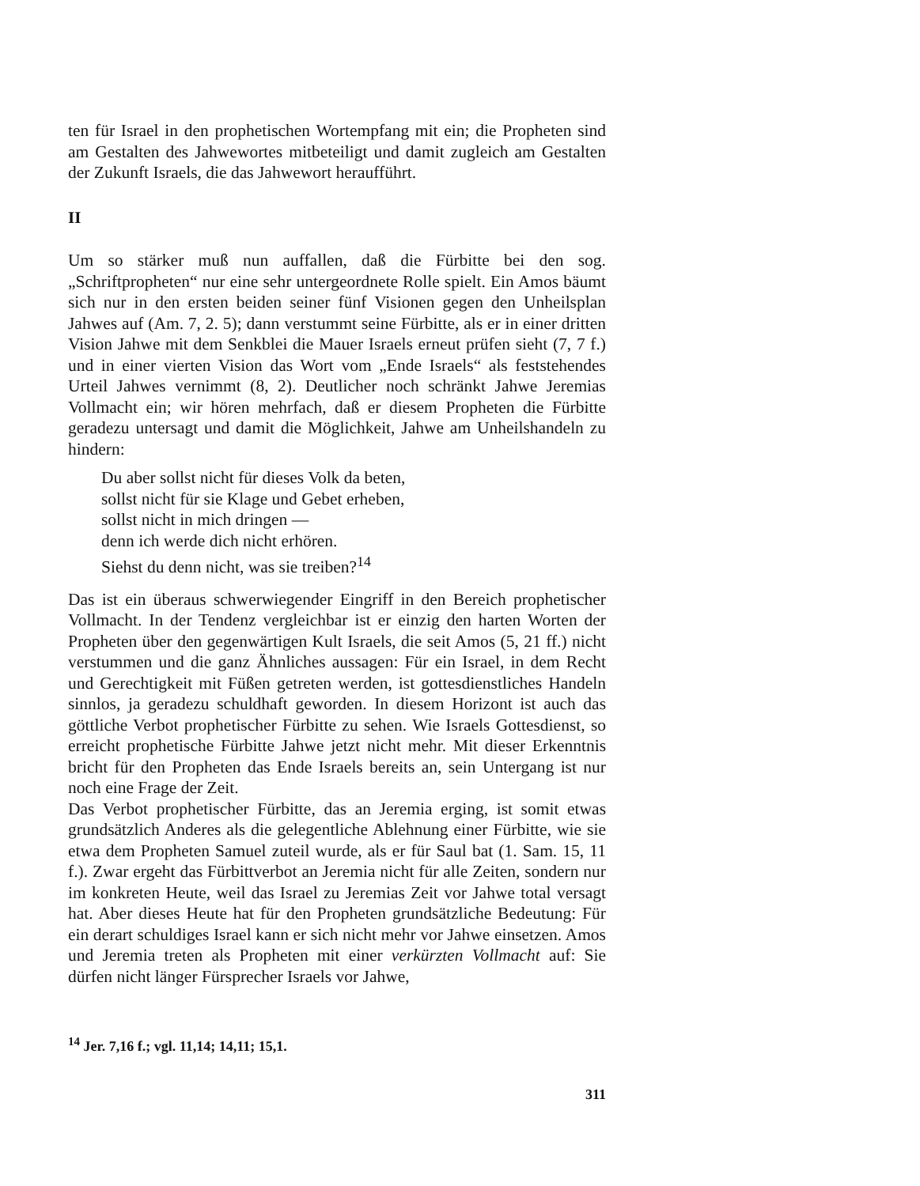ten für Israel in den prophetischen Wortempfang mit ein; die Propheten sind am Gestalten des Jahwewortes mitbeteiligt und damit zugleich am Gestalten der Zukunft Israels, die das Jahwewort heraufführt.
II
Um so stärker muß nun auffallen, daß die Fürbitte bei den sog. „Schriftpropheten“ nur eine sehr untergeordnete Rolle spielt. Ein Amos bäumt sich nur in den ersten beiden seiner fünf Visionen gegen den Unheilsplan Jahwes auf (Am. 7, 2. 5); dann verstummt seine Fürbitte, als er in einer dritten Vision Jahwe mit dem Senkblei die Mauer Israels erneut prüfen sieht (7, 7 f.) und in einer vierten Vision das Wort vom „Ende Israels“ als feststehendes Urteil Jahwes vernimmt (8, 2). Deutlicher noch schränkt Jahwe Jeremias Vollmacht ein; wir hören mehrfach, daß er diesem Propheten die Fürbitte geradezu untersagt und damit die Möglichkeit, Jahwe am Unheilshandeln zu hindern:
Du aber sollst nicht für dieses Volk da beten,
sollst nicht für sie Klage und Gebet erheben,
sollst nicht in mich dringen —
denn ich werde dich nicht erhören.
Siehst du denn nicht, was sie treiben?<sup>14</sup>
Das ist ein überaus schwerwiegender Eingriff in den Bereich prophetischer Vollmacht. In der Tendenz vergleichbar ist er einzig den harten Worten der Propheten über den gegenwärtigen Kult Israels, die seit Amos (5, 21 ff.) nicht verstummen und die ganz Ähnliches aussagen: Für ein Israel, in dem Recht und Gerechtigkeit mit Füßen getreten werden, ist gottesdienstliches Handeln sinnlos, ja geradezu schuldhaft geworden. In diesem Horizont ist auch das göttliche Verbot prophetischer Fürbitte zu sehen. Wie Israels Gottesdienst, so erreicht prophetische Fürbitte Jahwe jetzt nicht mehr. Mit dieser Erkenntnis bricht für den Propheten das Ende Israels bereits an, sein Untergang ist nur noch eine Frage der Zeit.
Das Verbot prophetischer Fürbitte, das an Jeremia erging, ist somit etwas grundsätzlich Anderes als die gelegentliche Ablehnung einer Fürbitte, wie sie etwa dem Propheten Samuel zuteil wurde, als er für Saul bat (1. Sam. 15, 11 f.). Zwar ergeht das Fürbittverbot an Jeremia nicht für alle Zeiten, sondern nur im konkreten Heute, weil das Israel zu Jeremias Zeit vor Jahwe total versagt hat. Aber dieses Heute hat für den Propheten grundsätzliche Bedeutung: Für ein derart schuldiges Israel kann er sich nicht mehr vor Jahwe einsetzen. Amos und Jeremia treten als Propheten mit einer verkürzten Vollmacht auf: Sie dürfen nicht länger Fürsprecher Israels vor Jahwe,
<sup>14</sup> Jer. 7,16 f.; vgl. 11,14; 14,11; 15,1.
311